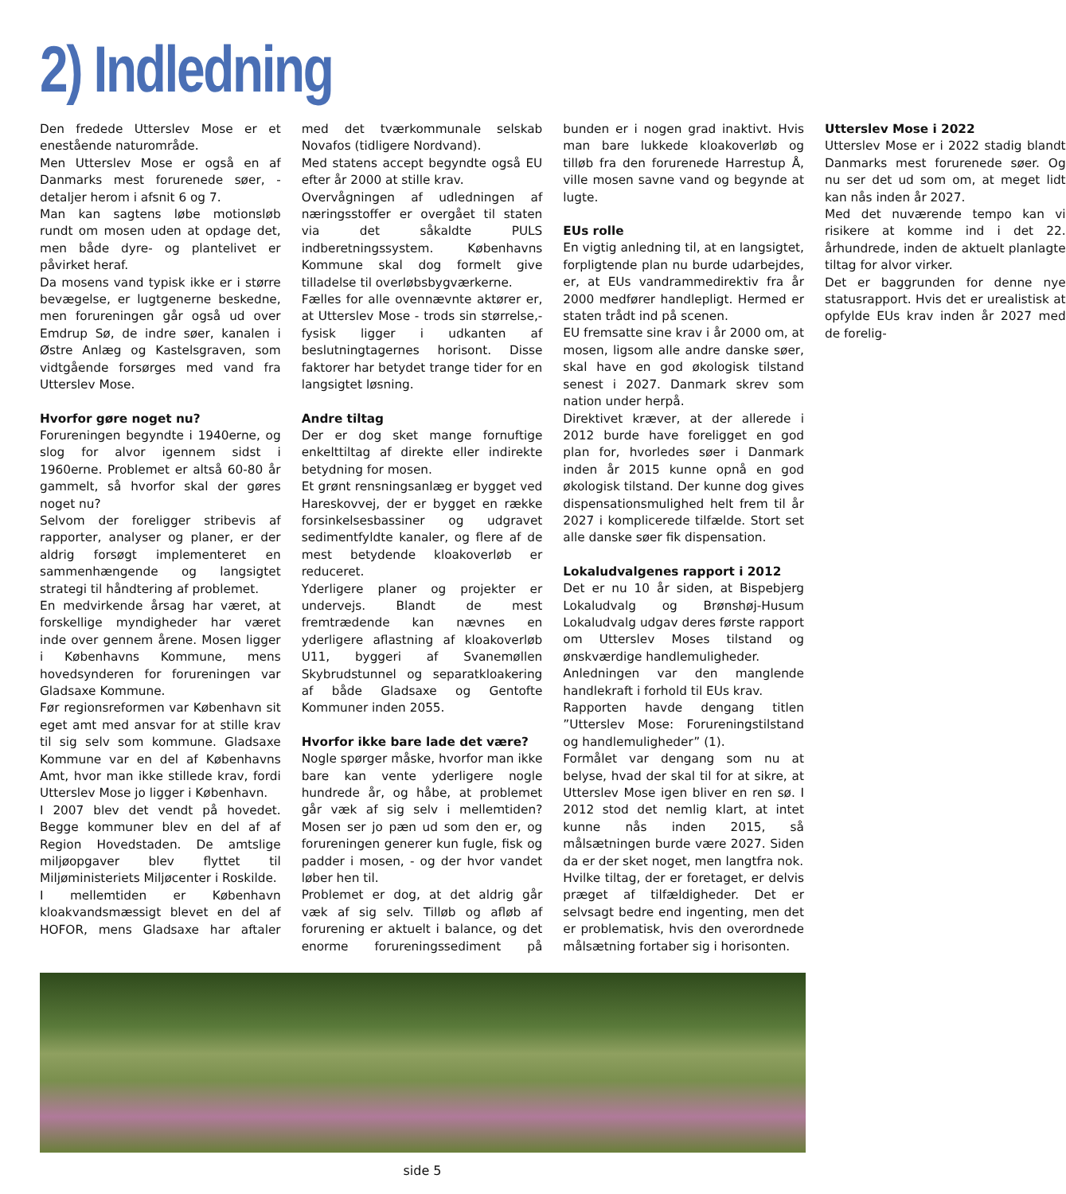2) Indledning
Den fredede Utterslev Mose er et enestående naturområde.
Men Utterslev Mose er også en af Danmarks mest forurenede søer, - detaljer herom i afsnit 6 og 7.
Man kan sagtens løbe motionsløb rundt om mosen uden at opdage det, men både dyre- og plantelivet er påvirket heraf.
Da mosens vand typisk ikke er i større bevægelse, er lugtgenerne beskedne, men forureningen går også ud over Emdrup Sø, de indre søer, kanalen i Østre Anlæg og Kastelsgraven, som vidtgående forsørges med vand fra Utterslev Mose.
Hvorfor gøre noget nu?
Forureningen begyndte i 1940erne, og slog for alvor igennem sidst i 1960erne. Problemet er altså 60-80 år gammelt, så hvorfor skal der gøres noget nu?
Selvom der foreligger stribevis af rapporter, analyser og planer, er der aldrig forsøgt implementeret en sammenhængende og langsigtet strategi til håndtering af problemet.
En medvirkende årsag har været, at forskellige myndigheder har været inde over gennem årene. Mosen ligger i Københavns Kommune, mens hovedsynderen for forureningen var Gladsaxe Kommune.
Før regionsreformen var København sit eget amt med ansvar for at stille krav til sig selv som kommune. Gladsaxe Kommune var en del af Københavns Amt, hvor man ikke stillede krav, fordi Utterslev Mose jo ligger i København.
I 2007 blev det vendt på hovedet. Begge kommuner blev en del af af Region Hovedstaden. De amtslige miljøopgaver blev flyttet til Miljøministeriets Miljøcenter i Roskilde.
I mellemtiden er København kloakvandsmæssigt blevet en del af HOFOR, mens Gladsaxe har aftaler med det tværkommunale selskab Novafos (tidligere Nordvand).
Med statens accept begyndte også EU efter år 2000 at stille krav.
Overvågningen af udledningen af næringsstoffer er overgået til staten via det såkaldte PULS indberetningssystem. Københavns Kommune skal dog formelt give tilladelse til overløbsbygværkerne.
Fælles for alle ovennævnte aktører er, at Utterslev Mose - trods sin størrelse,- fysisk ligger i udkanten af beslutningtagernes horisont. Disse faktorer har betydet trange tider for en langsigtet løsning.
Andre tiltag
Der er dog sket mange fornuftige enkelttiltag af direkte eller indirekte betydning for mosen.
Et grønt rensningsanlæg er bygget ved Hareskovvej, der er bygget en række forsinkelsesbassiner og udgravet sedimentfyldte kanaler, og flere af de mest betydende kloakoverløb er reduceret.
Yderligere planer og projekter er undervejs. Blandt de mest fremtrædende kan nævnes en yderligere aflastning af kloakoverløb U11, byggeri af Svanemøllen Skybrudstunnel og separatkloakering af både Gladsaxe og Gentofte Kommuner inden 2055.
Hvorfor ikke bare lade det være?
Nogle spørger måske, hvorfor man ikke bare kan vente yderligere nogle hundrede år, og håbe, at problemet går væk af sig selv i mellemtiden? Mosen ser jo pæn ud som den er, og forureningen generer kun fugle, fisk og padder i mosen, - og der hvor vandet løber hen til.
Problemet er dog, at det aldrig går væk af sig selv. Tilløb og afløb af forurening er aktuelt i balance, og det enorme forureningssediment på bunden er i nogen grad inaktivt. Hvis man bare lukkede kloakoverløb og tilløb fra den forurenede Harrestup Å, ville mosen savne vand og begynde at lugte.
EUs rolle
En vigtig anledning til, at en langsigtet, forpligtende plan nu burde udarbejdes, er, at EUs vandrammedirektiv fra år 2000 medfører handlepligt. Hermed er staten trådt ind på scenen.
EU fremsatte sine krav i år 2000 om, at mosen, ligsom alle andre danske søer, skal have en god økologisk tilstand senest i 2027. Danmark skrev som nation under herpå.
Direktivet kræver, at der allerede i 2012 burde have foreligget en god plan for, hvorledes søer i Danmark inden år 2015 kunne opnå en god økologisk tilstand. Der kunne dog gives dispensationsmulighed helt frem til år 2027 i komplicerede tilfælde. Stort set alle danske søer fik dispensation.
Lokaludvalgenes rapport i 2012
Det er nu 10 år siden, at Bispebjerg Lokaludvalg og Brønshøj-Husum Lokaludvalg udgav deres første rapport om Utterslev Moses tilstand og ønskværdige handlemuligheder.
Anledningen var den manglende handlekraft i forhold til EUs krav.
Rapporten havde dengang titlen ”Utterslev Mose: Forureningstilstand og handlemuligheder” (1).
Formålet var dengang som nu at belyse, hvad der skal til for at sikre, at Utterslev Mose igen bliver en ren sø. I 2012 stod det nemlig klart, at intet kunne nås inden 2015, så målsætningen burde være 2027. Siden da er der sket noget, men langtfra nok.
Hvilke tiltag, der er foretaget, er delvis præget af tilfældigheder. Det er selvsagt bedre end ingenting, men det er problematisk, hvis den overordnede målsætning fortaber sig i horisonten.
Utterslev Mose i 2022
Utterslev Mose er i 2022 stadig blandt Danmarks mest forurenede søer. Og nu ser det ud som om, at meget lidt kan nås inden år 2027.
Med det nuværende tempo kan vi risikere at komme ind i det 22. århundrede, inden de aktuelt planlagte tiltag for alvor virker.
Det er baggrunden for denne nye statusrapport. Hvis det er urealistisk at opfylde EUs krav inden år 2027 med de forelig-
side 5